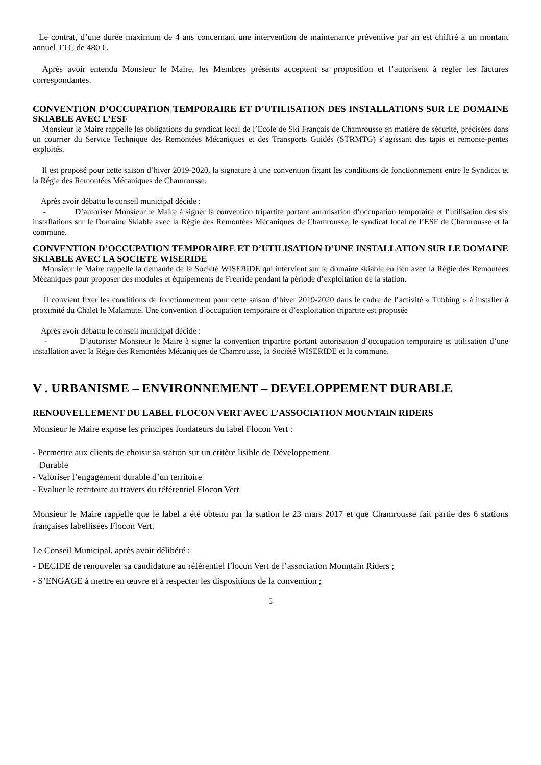Le contrat, d’une durée maximum de 4 ans concernant une intervention de maintenance préventive par an est chiffré à un montant annuel TTC de 480 €.
Après avoir entendu Monsieur le Maire, les Membres présents acceptent sa proposition et l’autorisent à régler les factures correspondantes.
CONVENTION D’OCCUPATION TEMPORAIRE ET D’UTILISATION DES INSTALLATIONS SUR LE DOMAINE SKIABLE AVEC L’ESF
Monsieur le Maire rappelle les obligations du syndicat local de l’Ecole de Ski Français de Chamrousse en matière de sécurité, précisées dans un courrier du Service Technique des Remontées Mécaniques et des Transports Guidés (STRMTG) s’agissant des tapis et remonte-pentes exploités.
Il est proposé pour cette saison d’hiver 2019-2020, la signature à une convention fixant les conditions de fonctionnement entre le Syndicat et la Régie des Remontées Mécaniques de Chamrousse.
Après avoir débattu le conseil municipal décide :
- D’autoriser Monsieur le Maire à signer la convention tripartite portant autorisation d’occupation temporaire et l’utilisation des six installations sur le Domaine Skiable avec la Régie des Remontées Mécaniques de Chamrousse, le syndicat local de l’ESF de Chamrousse et la commune.
CONVENTION D’OCCUPATION TEMPORAIRE ET D’UTILISATION D’UNE INSTALLATION SUR LE DOMAINE SKIABLE AVEC LA SOCIETE WISERIDE
Monsieur le Maire rappelle la demande de la Société WISERIDE qui intervient sur le domaine skiable en lien avec la Régie des Remontées Mécaniques pour proposer des modules et équipements de Freeride pendant la période d’exploitation de la station.
Il convient fixer les conditions de fonctionnement pour cette saison d’hiver 2019-2020 dans le cadre de l’activité « Tubbing » à installer à proximité du Chalet le Malamute. Une convention d’occupation temporaire et d’exploitation tripartite est proposée
Après avoir débattu le conseil municipal décide :
- D’autoriser Monsieur le Maire à signer la convention tripartite portant autorisation d’occupation temporaire et utilisation d’une installation avec la Régie des Remontées Mécaniques de Chamrousse, la Société WISERIDE et la commune.
V . URBANISME – ENVIRONNEMENT – DEVELOPPEMENT DURABLE
RENOUVELLEMENT DU LABEL FLOCON VERT AVEC L’ASSOCIATION MOUNTAIN RIDERS
Monsieur le Maire expose les principes fondateurs du label Flocon Vert :
- Permettre aux clients de choisir sa station sur un critère lisible de Développement
Durable
- Valoriser l’engagement durable d’un territoire
- Evaluer le territoire au travers du référentiel Flocon Vert
Monsieur le Maire rappelle que le label a été obtenu par la station le 23 mars 2017 et que Chamrousse fait partie des 6 stations françaises labellisées Flocon Vert.
Le Conseil Municipal, après avoir délibéré :
- DECIDE de renouveler sa candidature au référentiel Flocon Vert de l’association Mountain Riders ;
- S’ENGAGE à mettre en œuvre et à respecter les dispositions de la convention ;
5